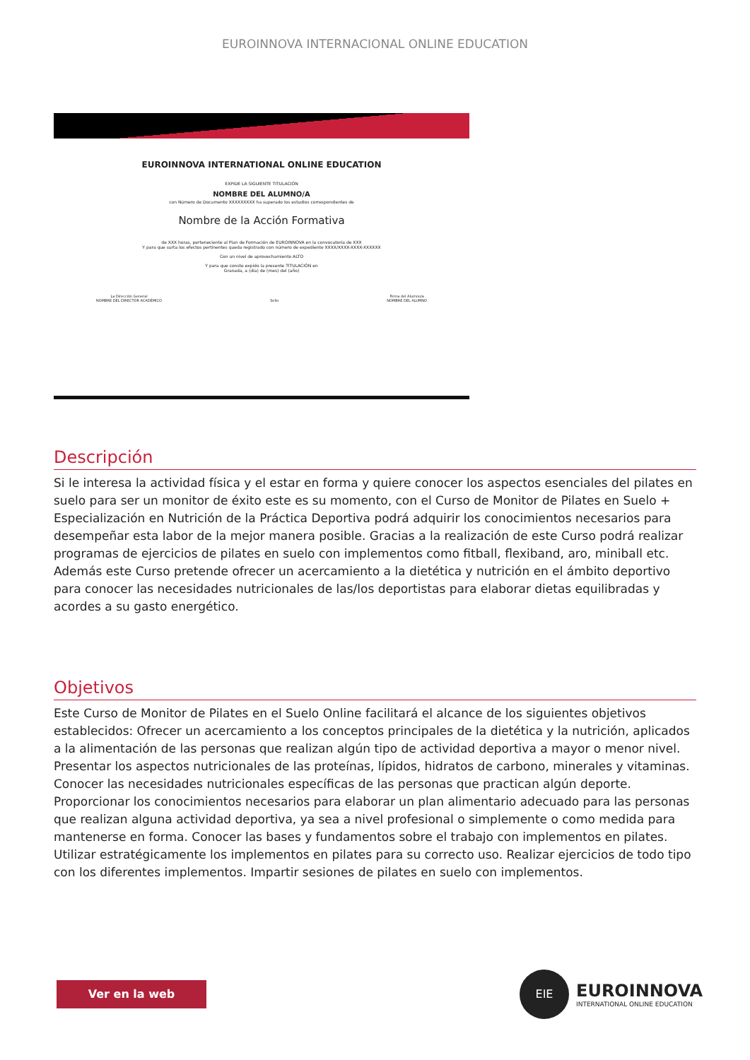EUROINNOVA INTERNACIONAL ONLINE EDUCATION
EUROINNOVA INTERNATIONAL ONLINE EDUCATION
EXPIDE LA SIGUIENTE TITULACIÓN
NOMBRE DEL ALUMNO/A
con Número de Documento XXXXXXXXX ha superado los estudios correspondientes de
Nombre de la Acción Formativa
de XXX horas, perteneciente al Plan de Formación de EUROINNOVA en la convocatoria de XXX
Y para que surta los efectos pertinentes queda registrado con número de expediente XXXX/XXXX-XXXX-XXXXXX
Con un nivel de aprovechamiento ALTO
Y para que conste expido la presente TITULACIÓN en
Granada, a (día) de (mes) del (año)
La Dirección General
NOMBRE DEL DIRECTOR ACADÉMICO
Sello Firma del Alumno/a
NOMBRE DEL ALUMNO
Descripción
Si le interesa la actividad física y el estar en forma y quiere conocer los aspectos esenciales del pilates en suelo para ser un monitor de éxito este es su momento, con el Curso de Monitor de Pilates en Suelo + Especialización en Nutrición de la Práctica Deportiva podrá adquirir los conocimientos necesarios para desempeñar esta labor de la mejor manera posible. Gracias a la realización de este Curso podrá realizar programas de ejercicios de pilates en suelo con implementos como fitball, flexiband, aro, miniball etc. Además este Curso pretende ofrecer un acercamiento a la dietética y nutrición en el ámbito deportivo para conocer las necesidades nutricionales de las/los deportistas para elaborar dietas equilibradas y acordes a su gasto energético.
Objetivos
Este Curso de Monitor de Pilates en el Suelo Online facilitará el alcance de los siguientes objetivos establecidos: Ofrecer un acercamiento a los conceptos principales de la dietética y la nutrición, aplicados a la alimentación de las personas que realizan algún tipo de actividad deportiva a mayor o menor nivel. Presentar los aspectos nutricionales de las proteínas, lípidos, hidratos de carbono, minerales y vitaminas. Conocer las necesidades nutricionales específicas de las personas que practican algún deporte. Proporcionar los conocimientos necesarios para elaborar un plan alimentario adecuado para las personas que realizan alguna actividad deportiva, ya sea a nivel profesional o simplemente o como medida para mantenerse en forma. Conocer las bases y fundamentos sobre el trabajo con implementos en pilates. Utilizar estratégicamente los implementos en pilates para su correcto uso. Realizar ejercicios de todo tipo con los diferentes implementos. Impartir sesiones de pilates en suelo con implementos.
Ver en la web
EIE
EUROINNOVA
INTERNATIONAL ONLINE EDUCATION